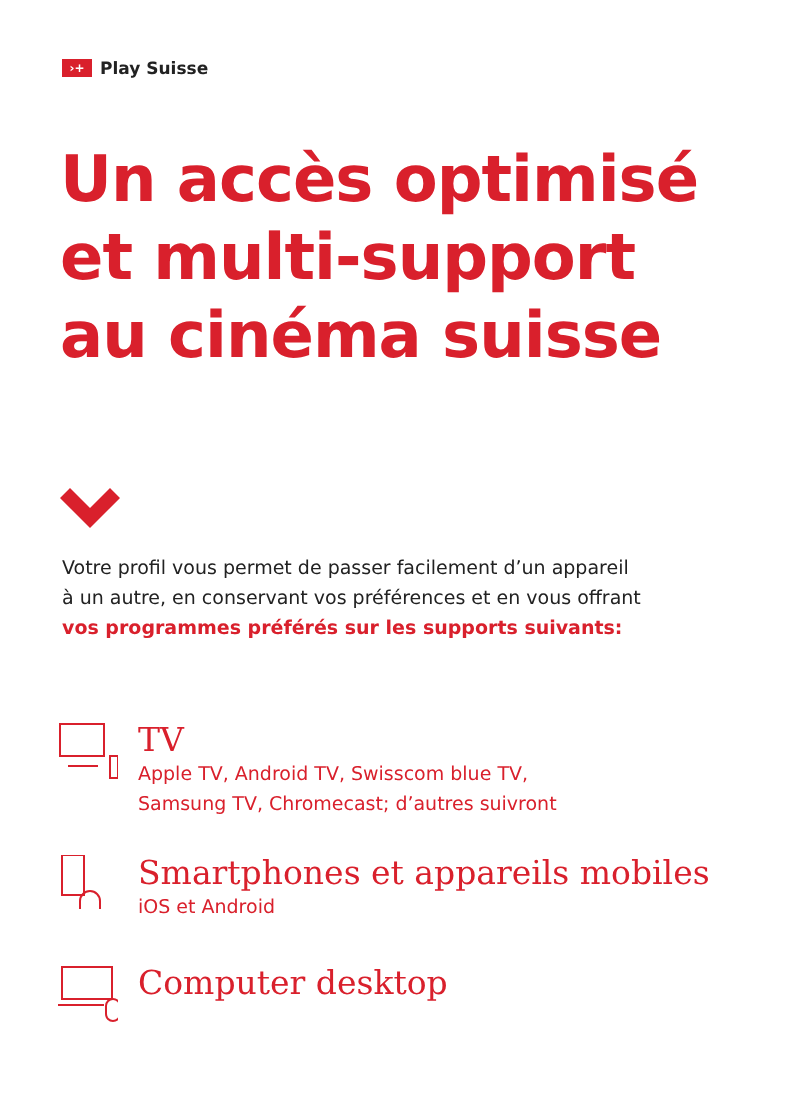›+ Play Suisse
Un accès optimisé
et multi-support
au cinéma suisse
Votre profil vous permet de passer facilement d’un appareil
à un autre, en conservant vos préférences et en vous offrant
vos programmes préférés sur les supports suivants:
TV
Apple TV, Android TV, Swisscom blue TV,
Samsung TV, Chromecast; d’autres suivront
Smartphones et appareils mobiles
iOS et Android
Computer desktop